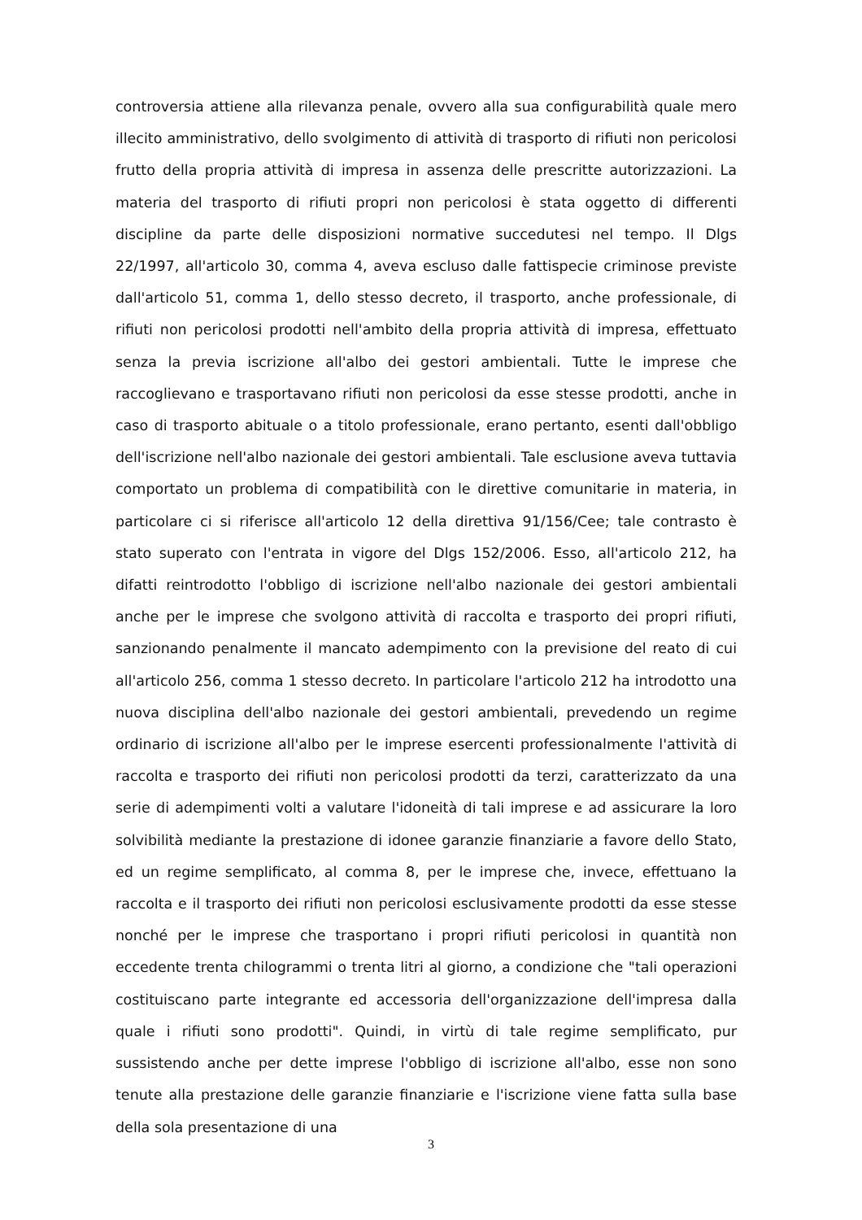controversia attiene alla rilevanza penale, ovvero alla sua configurabilità quale mero illecito amministrativo, dello svolgimento di attività di trasporto di rifiuti non pericolosi frutto della propria attività di impresa in assenza delle prescritte autorizzazioni. La materia del trasporto di rifiuti propri non pericolosi è stata oggetto di differenti discipline da parte delle disposizioni normative succedutesi nel tempo. Il Dlgs 22/1997, all'articolo 30, comma 4, aveva escluso dalle fattispecie criminose previste dall'articolo 51, comma 1, dello stesso decreto, il trasporto, anche professionale, di rifiuti non pericolosi prodotti nell'ambito della propria attività di impresa, effettuato senza la previa iscrizione all'albo dei gestori ambientali. Tutte le imprese che raccoglievano e trasportavano rifiuti non pericolosi da esse stesse prodotti, anche in caso di trasporto abituale o a titolo professionale, erano pertanto, esenti dall'obbligo dell'iscrizione nell'albo nazionale dei gestori ambientali. Tale esclusione aveva tuttavia comportato un problema di compatibilità con le direttive comunitarie in materia, in particolare ci si riferisce all'articolo 12 della direttiva 91/156/Cee; tale contrasto è stato superato con l'entrata in vigore del Dlgs 152/2006. Esso, all'articolo 212, ha difatti reintrodotto l'obbligo di iscrizione nell'albo nazionale dei gestori ambientali anche per le imprese che svolgono attività di raccolta e trasporto dei propri rifiuti, sanzionando penalmente il mancato adempimento con la previsione del reato di cui all'articolo 256, comma 1 stesso decreto. In particolare l'articolo 212 ha introdotto una nuova disciplina dell'albo nazionale dei gestori ambientali, prevedendo un regime ordinario di iscrizione all'albo per le imprese esercenti professionalmente l'attività di raccolta e trasporto dei rifiuti non pericolosi prodotti da terzi, caratterizzato da una serie di adempimenti volti a valutare l'idoneità di tali imprese e ad assicurare la loro solvibilità mediante la prestazione di idonee garanzie finanziarie a favore dello Stato, ed un regime semplificato, al comma 8, per le imprese che, invece, effettuano la raccolta e il trasporto dei rifiuti non pericolosi esclusivamente prodotti da esse stesse nonché per le imprese che trasportano i propri rifiuti pericolosi in quantità non eccedente trenta chilogrammi o trenta litri al giorno, a condizione che "tali operazioni costituiscano parte integrante ed accessoria dell'organizzazione dell'impresa dalla quale i rifiuti sono prodotti". Quindi, in virtù di tale regime semplificato, pur sussistendo anche per dette imprese l'obbligo di iscrizione all'albo, esse non sono tenute alla prestazione delle garanzie finanziarie e l'iscrizione viene fatta sulla base della sola presentazione di una
3